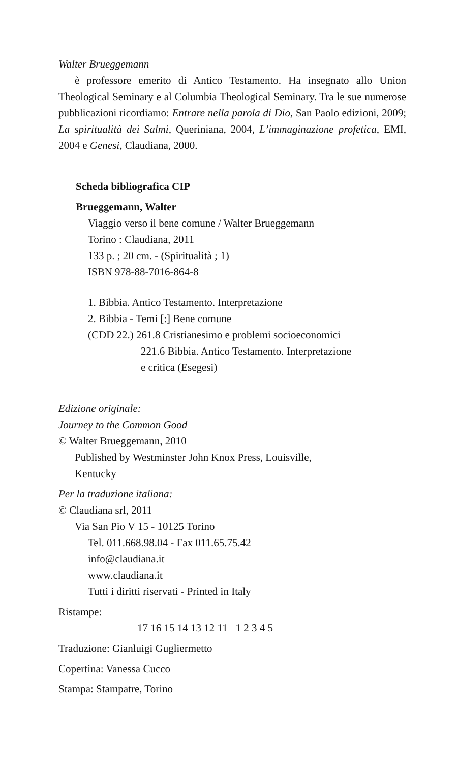Walter Brueggemann
è professore emerito di Antico Testamento. Ha insegnato allo Union Theological Seminary e al Columbia Theological Seminary. Tra le sue numerose pubblicazioni ricordiamo: Entrare nella parola di Dio, San Paolo edizioni, 2009; La spiritualità dei Salmi, Queriniana, 2004, L’immaginazione profetica, EMI, 2004 e Genesi, Claudiana, 2000.
Scheda bibliografica CIP
Brueggemann, Walter
Viaggio verso il bene comune / Walter Brueggemann
Torino : Claudiana, 2011
133 p. ; 20 cm. - (Spiritualità ; 1)
ISBN 978-88-7016-864-8
1. Bibbia. Antico Testamento. Interpretazione
2. Bibbia - Temi [:] Bene comune
(CDD 22.) 261.8 Cristianesimo e problemi socioeconomici
221.6 Bibbia. Antico Testamento. Interpretazione
e critica (Esegesi)
Edizione originale:
Journey to the Common Good
© Walter Brueggemann, 2010
Published by Westminster John Knox Press, Louisville,
Kentucky
Per la traduzione italiana:
© Claudiana srl, 2011
Via San Pio V 15 - 10125 Torino
Tel. 011.668.98.04 - Fax 011.65.75.42
info@claudiana.it
www.claudiana.it
Tutti i diritti riservati - Printed in Italy
Ristampe:
17 16 15 14 13 12 11 1 2 3 4 5
Traduzione: Gianluigi Gugliermetto
Copertina: Vanessa Cucco
Stampa: Stampatre, Torino